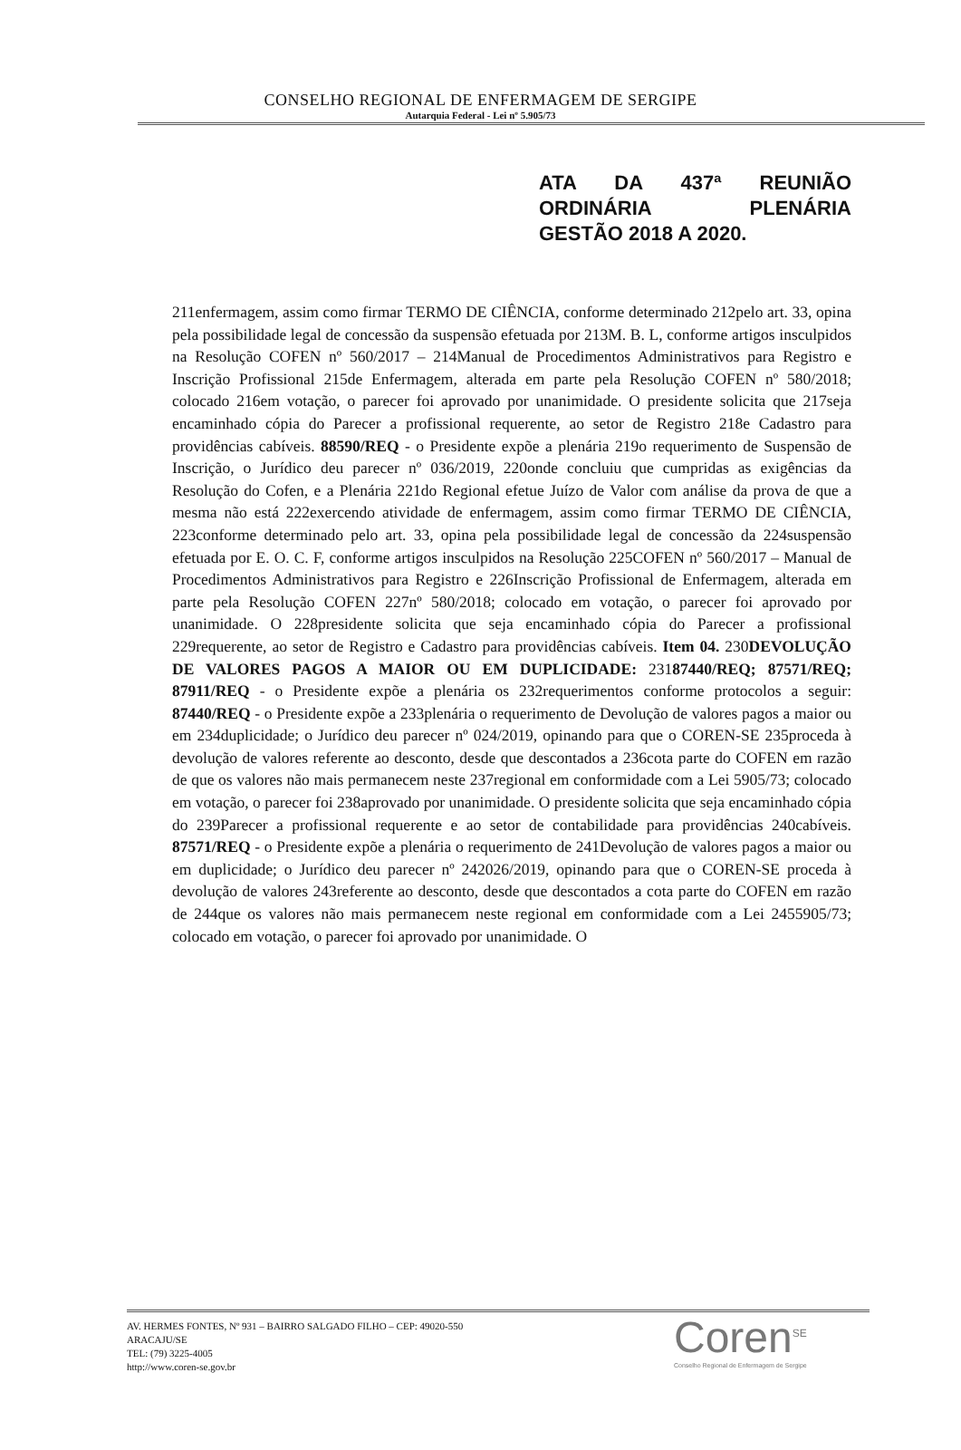CONSELHO REGIONAL DE ENFERMAGEM DE SERGIPE
Autarquia Federal - Lei nº 5.905/73
ATA DA 437ª REUNIÃO ORDINÁRIA PLENÁRIA
GESTÃO 2018 A 2020.
211enfermagem, assim como firmar TERMO DE CIÊNCIA, conforme determinado 212pelo art. 33, opina pela possibilidade legal de concessão da suspensão efetuada por 213M. B. L, conforme artigos insculpidos na Resolução COFEN nº 560/2017 – 214Manual de Procedimentos Administrativos para Registro e Inscrição Profissional 215de Enfermagem, alterada em parte pela Resolução COFEN nº 580/2018; colocado 216em votação, o parecer foi aprovado por unanimidade. O presidente solicita que 217seja encaminhado cópia do Parecer a profissional requerente, ao setor de Registro 218e Cadastro para providências cabíveis. 88590/REQ - o Presidente expõe a plenária 219o requerimento de Suspensão de Inscrição, o Jurídico deu parecer nº 036/2019, 220onde concluiu que cumpridas as exigências da Resolução do Cofen, e a Plenária 221do Regional efetue Juízo de Valor com análise da prova de que a mesma não está 222exercendo atividade de enfermagem, assim como firmar TERMO DE CIÊNCIA, 223conforme determinado pelo art. 33, opina pela possibilidade legal de concessão da 224suspensão efetuada por E. O. C. F, conforme artigos insculpidos na Resolução 225COFEN nº 560/2017 – Manual de Procedimentos Administrativos para Registro e 226Inscrição Profissional de Enfermagem, alterada em parte pela Resolução COFEN 227nº 580/2018; colocado em votação, o parecer foi aprovado por unanimidade. O 228presidente solicita que seja encaminhado cópia do Parecer a profissional 229requerente, ao setor de Registro e Cadastro para providências cabíveis. Item 04. 230DEVOLUÇÃO DE VALORES PAGOS A MAIOR OU EM DUPLICIDADE: 23187440/REQ; 87571/REQ; 87911/REQ - o Presidente expõe a plenária os 232requerimentos conforme protocolos a seguir: 87440/REQ - o Presidente expõe a 233plenária o requerimento de Devolução de valores pagos a maior ou em 234duplicidade; o Jurídico deu parecer nº 024/2019, opinando para que o COREN-SE 235proceda à devolução de valores referente ao desconto, desde que descontados a 236cota parte do COFEN em razão de que os valores não mais permanecem neste 237regional em conformidade com a Lei 5905/73; colocado em votação, o parecer foi 238aprovado por unanimidade. O presidente solicita que seja encaminhado cópia do 239Parecer a profissional requerente e ao setor de contabilidade para providências 240cabíveis. 87571/REQ - o Presidente expõe a plenária o requerimento de 241Devolução de valores pagos a maior ou em duplicidade; o Jurídico deu parecer nº 242026/2019, opinando para que o COREN-SE proceda à devolução de valores 243referente ao desconto, desde que descontados a cota parte do COFEN em razão de 244que os valores não mais permanecem neste regional em conformidade com a Lei 2455905/73; colocado em votação, o parecer foi aprovado por unanimidade. O
AV. HERMES FONTES, Nº 931 – BAIRRO SALGADO FILHO – CEP: 49020-550
ARACAJU/SE
TEL: (79) 3225-4005
http://www.coren-se.gov.br
Coren<sup>SE</sup> Conselho Regional de Enfermagem de Sergipe